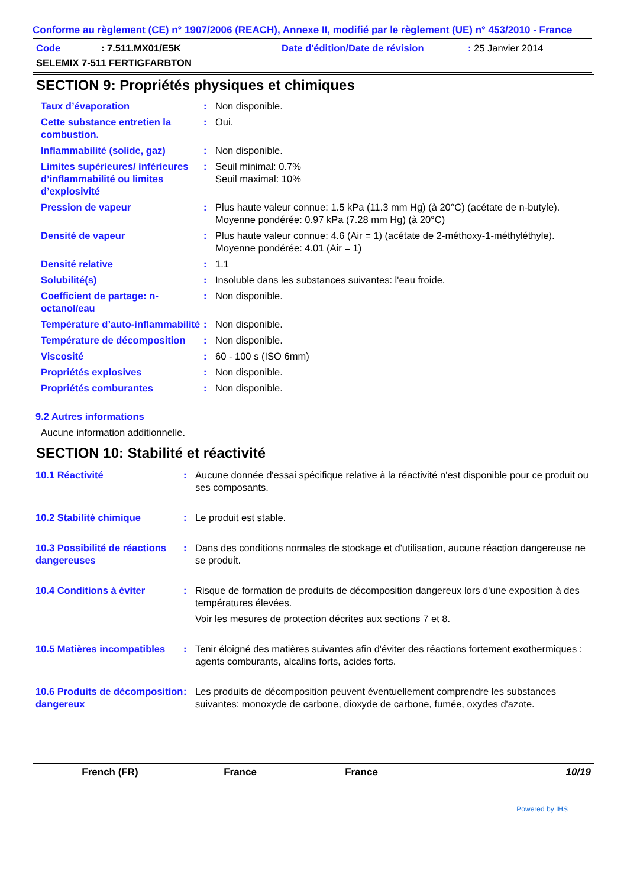Conforme au règlement (CE) n° 1907/2006 (REACH), Annexe II, modifié par le règlement (UE) n° 453/2010 - France
Code: 7.511.MX01/E5K Date d'édition/Date de révision: 25 Janvier 2014
SELEMIX 7-511 FERTIGFARBTON
SECTION 9: Propriétés physiques et chimiques
Taux d’évaporation : Non disponible.
Cette substance entretien la combustion.
: Oui.
Inflammabilité (solide, gaz)
: Non disponible.
Limites supérieures/ inférieures d’inflammabilité ou limites d’explosivité
: Seuil minimal: 0.7%
Seuil maximal: 10%
Pression de vapeur : Plus haute valeur connue: 1.5 kPa (11.3 mm Hg) (à 20°C) (acétate de n-butyle).
Moyenne pondérée: 0.97 kPa (7.28 mm Hg) (à 20°C)
Densité de vapeur : Plus haute valeur connue: 4.6 (Air = 1) (acétate de 2-méthoxy-1-méthyléthyle).
Moyenne pondérée: 4.01 (Air = 1)
Densité relative : 1.1
Solubilité(s) : Insoluble dans les substances suivantes: l'eau froide.
Coefficient de partage: n-octanol/eau
: Non disponible.
Température d’auto-inflammabilité
: Non disponible.
Température de décomposition
: Non disponible.
Viscosité : 60 - 100 s (ISO 6mm)
Propriétés explosives : Non disponible.
Propriétés comburantes : Non disponible.
9.2 Autres informations
Aucune information additionnelle.
SECTION 10: Stabilité et réactivité
10.1 Réactivité : Aucune donnée d'essai spécifique relative à la réactivité n'est disponible pour ce produit ou ses composants.
10.2 Stabilité chimique : Le produit est stable.
10.3 Possibilité de réactions dangereuses
: Dans des conditions normales de stockage et d'utilisation, aucune réaction dangereuse ne se produit.
10.4 Conditions à éviter : Risque de formation de produits de décomposition dangereux lors d'une exposition à des températures élevées.
Voir les mesures de protection décrites aux sections 7 et 8.
10.5 Matières incompatibles
: Tenir éloigné des matières suivantes afin d'éviter des réactions fortement exothermiques : agents comburants, alcalins forts, acides forts.
10.6 Produits de décomposition dangereux
: Les produits de décomposition peuvent éventuellement comprendre les substances suivantes: monoxyde de carbone, dioxyde de carbone, fumée, oxydes d'azote.
French (FR) France France 10/19
Powered by IHS